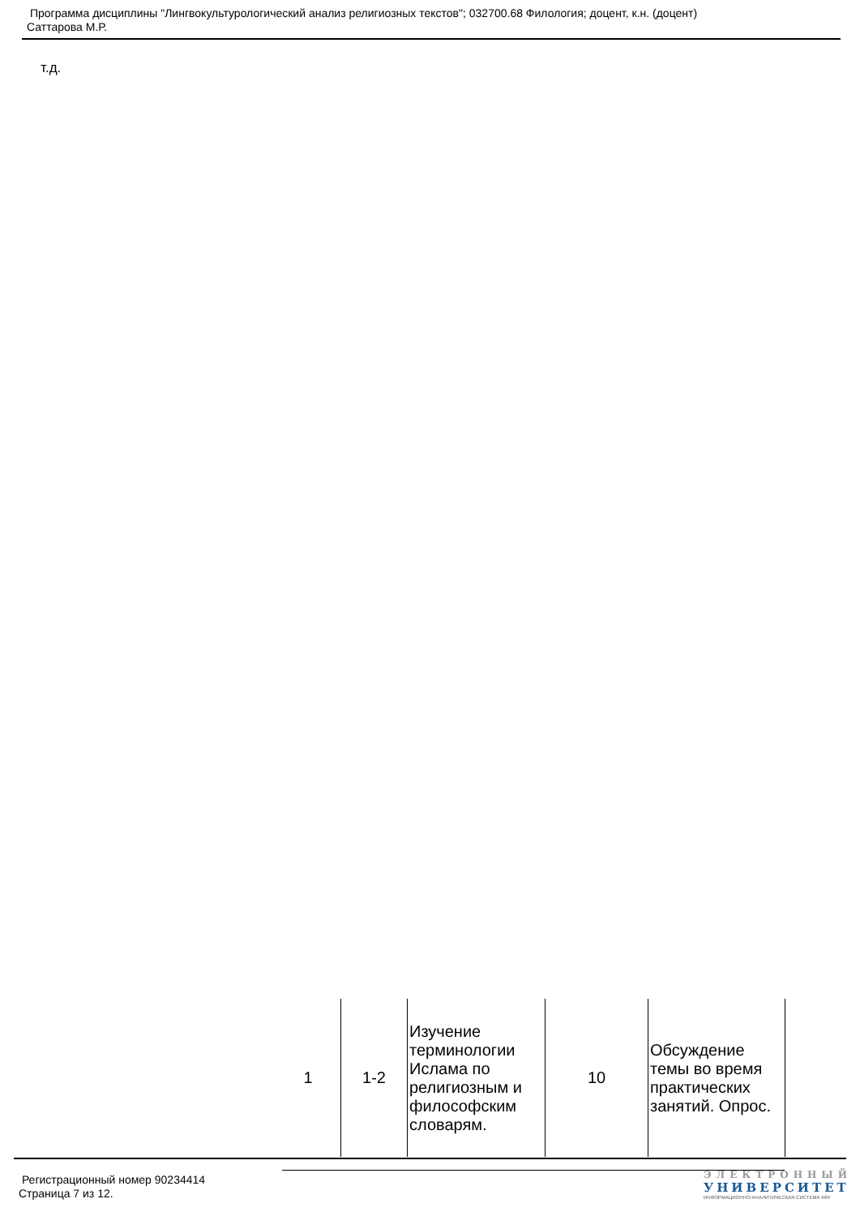Программа дисциплины "Лингвокультурологический анализ религиозных текстов"; 032700.68 Филология; доцент, к.н. (доцент)
Саттарова М.Р.
т.д.
| 1 | 1-2 | Изучение терминологии Ислама по религиозным и философским словарям. | 10 | Обсуждение темы во время практических занятий. Опрос. |
Регистрационный номер 90234414
Страница 7 из 12.
ЭЛЕКТРОННЫЙ
УНИВЕРСИТЕТ
ИНФОРМАЦИОННО-АНАЛИТИЧЕСКАЯ СИСТЕМА КФУ